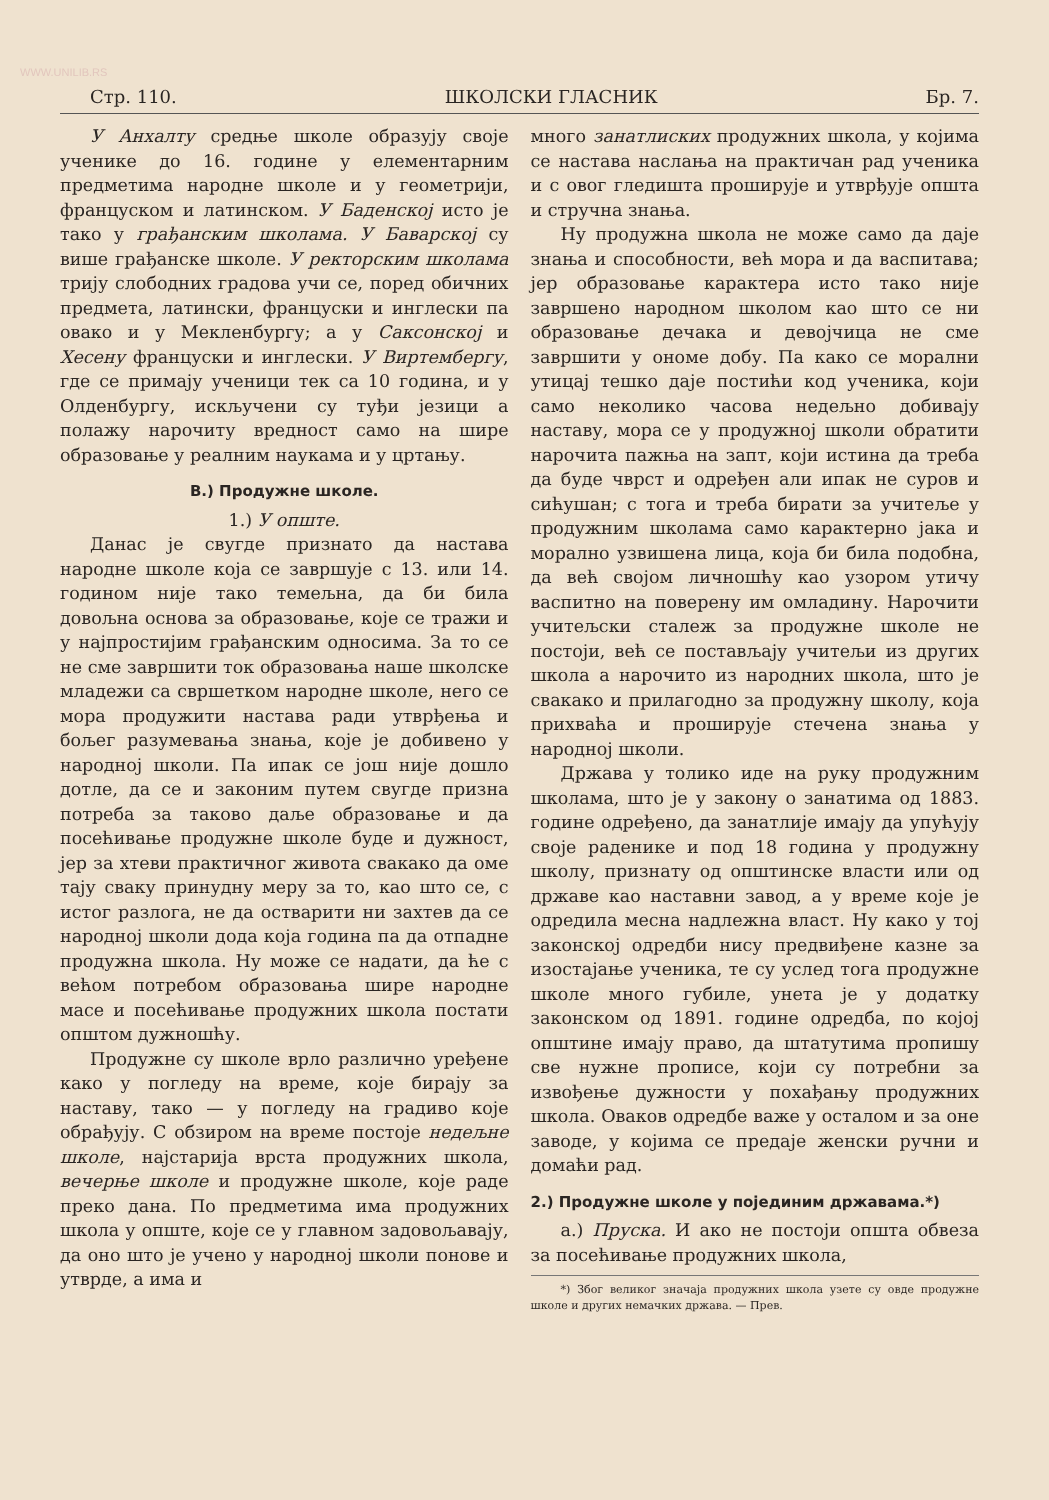WWW.UNILIB.RS
Стр. 110. ШКОЛСКИ ГЛАСНИК Бр. 7.
У Анхалту средње школе образују своје ученике до 16. године у елементарним предметима народне школе и у геометрији, француском и латинском. У Баденској исто је тако у грађанским школама. У Баварској су више грађанске школе. У ректорским школама трију слободних градова учи се, поред обичних предмета, латински, француски и инглески па овако и у Мекленбургу; а у Саксонској и Хесену француски и инглески. У Виртембергу, где се примају ученици тек са 10 година, и у Олденбургу, искључени су туђи језици а полажу нарочиту вредност само на шире образовање у реалним наукама и у цртању.
В.) Продужне школе.
1.) У опште.
Данас је свугде признато да настава народне школе која се завршује с 13. или 14. годином није тако темељна, да би била довољна основа за образовање, које се тражи и у најпростијим грађанским односима. За то се не сме завршити ток образовања наше школске младежи са свршетком народне школе, него се мора продужити настава ради утврђења и бољег разумевања знања, које је добивено у народној школи. Па ипак се још није дошло дотле, да се и законим путем свугде призна потреба за таково даље образовање и да посећивање продужне школе буде и дужност, јер за хтеви практичног живота свакако да оме тају сваку принудну меру за то, као што се, с истог разлога, не да остварити ни захтев да се народној школи дода која година па да отпадне продужна школа. Ну може се надати, да ће с већом потребом образовања шире народне масе и посећивање продужних школа постати општом дужношћу.
Продужне су школе врло различно уређене како у погледу на време, које бирају за наставу, тако — у погледу на градиво које обрађују. С обзиром на време постоје недељне школе, најстарија врста продужних школа, вечерње школе и продужне школе, које раде преко дана. По предметима има продужних школа у опште, које се у главном задовољавају, да оно што је учено у народној школи понове и утврде, а има и
много занатлиских продужних школа, у којима се настава наслања на практичан рад ученика и с овог гледишта проширује и утврђује општа и стручна знања.
Ну продужна школа не може само да даје знања и способности, већ мора и да васпитава; јер образовање карактера исто тако није завршено народном школом као што се ни образовање дечака и девојчица не сме завршити у ономе добу. Па како се морални утицај тешко даје постићи код ученика, који само неколико часова недељно добивају наставу, мора се у продужној школи обратити нарочита пажња на запт, који истина да треба да буде чврст и одређен али ипак не суров и сићушан; с тога и треба бирати за учитеље у продужним школама само карактерно јака и морално узвишена лица, која би била подобна, да већ својом личношћу као узором утичу васпитно на поверену им омладину. Нарочити учитељски сталеж за продужне школе не постоји, већ се постављају учитељи из других школа а нарочито из народних школа, што је свакако и прилагодно за продужну школу, која прихваћа и проширује стечена знања у народној школи.
Држава у толико иде на руку продужним школама, што је у закону о занатима од 1883. године одређено, да занатлије имају да упућују своје раденике и под 18 година у продужну школу, признату од општинске власти или од државе као наставни завод, а у време које је одредила месна надлежна власт. Ну како у тој законској одредби нису предвиђене казне за изостајање ученика, те су услед тога продужне школе много губиле, унета је у додатку законском од 1891. године одредба, по којој општине имају право, да штатутима пропишу све нужне прописе, који су потребни за извођење дужности у похађању продужних школа. Оваков одредбе важе у осталом и за оне заводе, у којима се предаје женски ручни и домаћи рад.
2.) Продужне школе у појединим државама.*)
а.) Пруска. И ако не постоји општа обвеза за посећивање продужних школа,
*) Због великог значаја продужних школа узете су овде продужне школе и других немачких држава. — Прев.